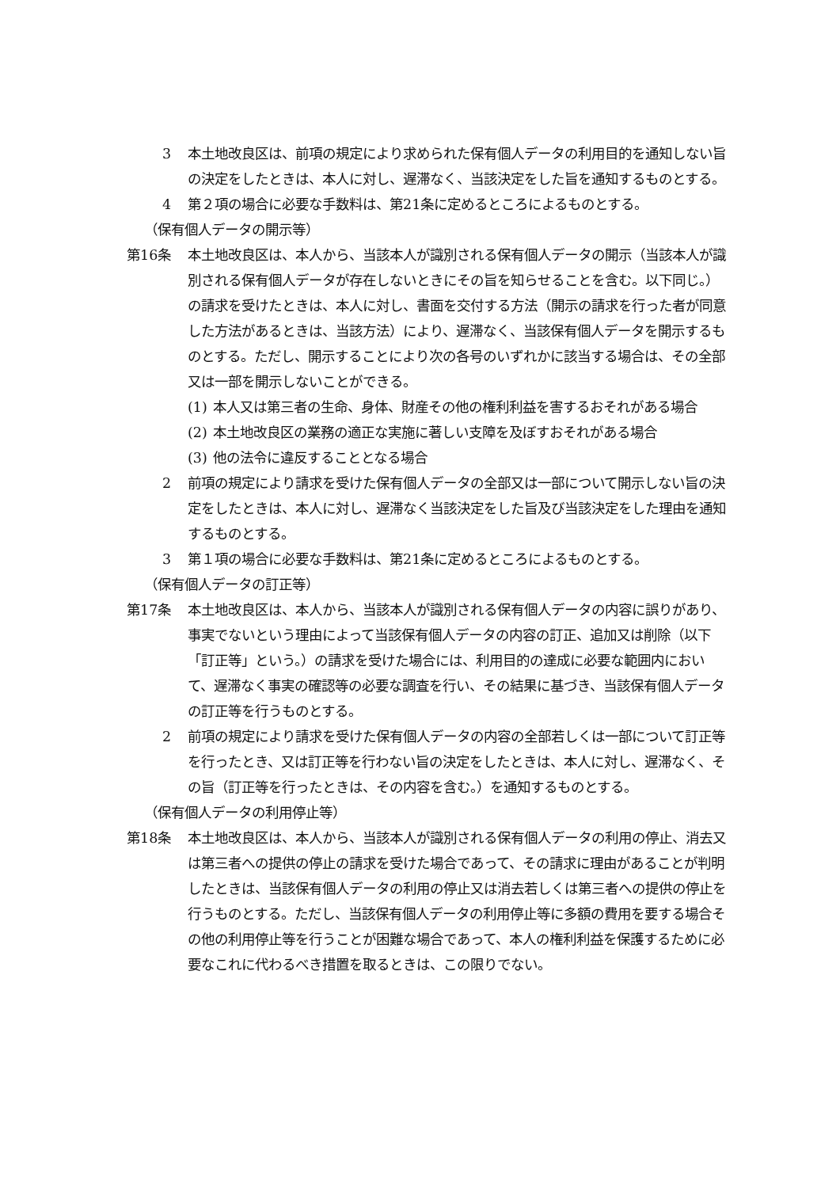3 本土地改良区は、前項の規定により求められた保有個人データの利用目的を通知しない旨の決定をしたときは、本人に対し、遅滞なく、当該決定をした旨を通知するものとする。
4 第２項の場合に必要な手数料は、第21条に定めるところによるものとする。
（保有個人データの開示等）
第16条 本土地改良区は、本人から、当該本人が識別される保有個人データの開示（当該本人が識別される保有個人データが存在しないときにその旨を知らせることを含む。以下同じ。）の請求を受けたときは、本人に対し、書面を交付する方法（開示の請求を行った者が同意した方法があるときは、当該方法）により、遅滞なく、当該保有個人データを開示するものとする。ただし、開示することにより次の各号のいずれかに該当する場合は、その全部又は一部を開示しないことができる。
(1) 本人又は第三者の生命、身体、財産その他の権利利益を害するおそれがある場合
(2) 本土地改良区の業務の適正な実施に著しい支障を及ぼすおそれがある場合
(3) 他の法令に違反することとなる場合
2 前項の規定により請求を受けた保有個人データの全部又は一部について開示しない旨の決定をしたときは、本人に対し、遅滞なく当該決定をした旨及び当該決定をした理由を通知するものとする。
3 第１項の場合に必要な手数料は、第21条に定めるところによるものとする。
（保有個人データの訂正等）
第17条 本土地改良区は、本人から、当該本人が識別される保有個人データの内容に誤りがあり、事実でないという理由によって当該保有個人データの内容の訂正、追加又は削除（以下「訂正等」という。）の請求を受けた場合には、利用目的の達成に必要な範囲内において、遅滞なく事実の確認等の必要な調査を行い、その結果に基づき、当該保有個人データの訂正等を行うものとする。
2 前項の規定により請求を受けた保有個人データの内容の全部若しくは一部について訂正等を行ったとき、又は訂正等を行わない旨の決定をしたときは、本人に対し、遅滞なく、その旨（訂正等を行ったときは、その内容を含む。）を通知するものとする。
（保有個人データの利用停止等）
第18条 本土地改良区は、本人から、当該本人が識別される保有個人データの利用の停止、消去又は第三者への提供の停止の請求を受けた場合であって、その請求に理由があることが判明したときは、当該保有個人データの利用の停止又は消去若しくは第三者への提供の停止を行うものとする。ただし、当該保有個人データの利用停止等に多額の費用を要する場合その他の利用停止等を行うことが困難な場合であって、本人の権利利益を保護するために必要なこれに代わるべき措置を取るときは、この限りでない。